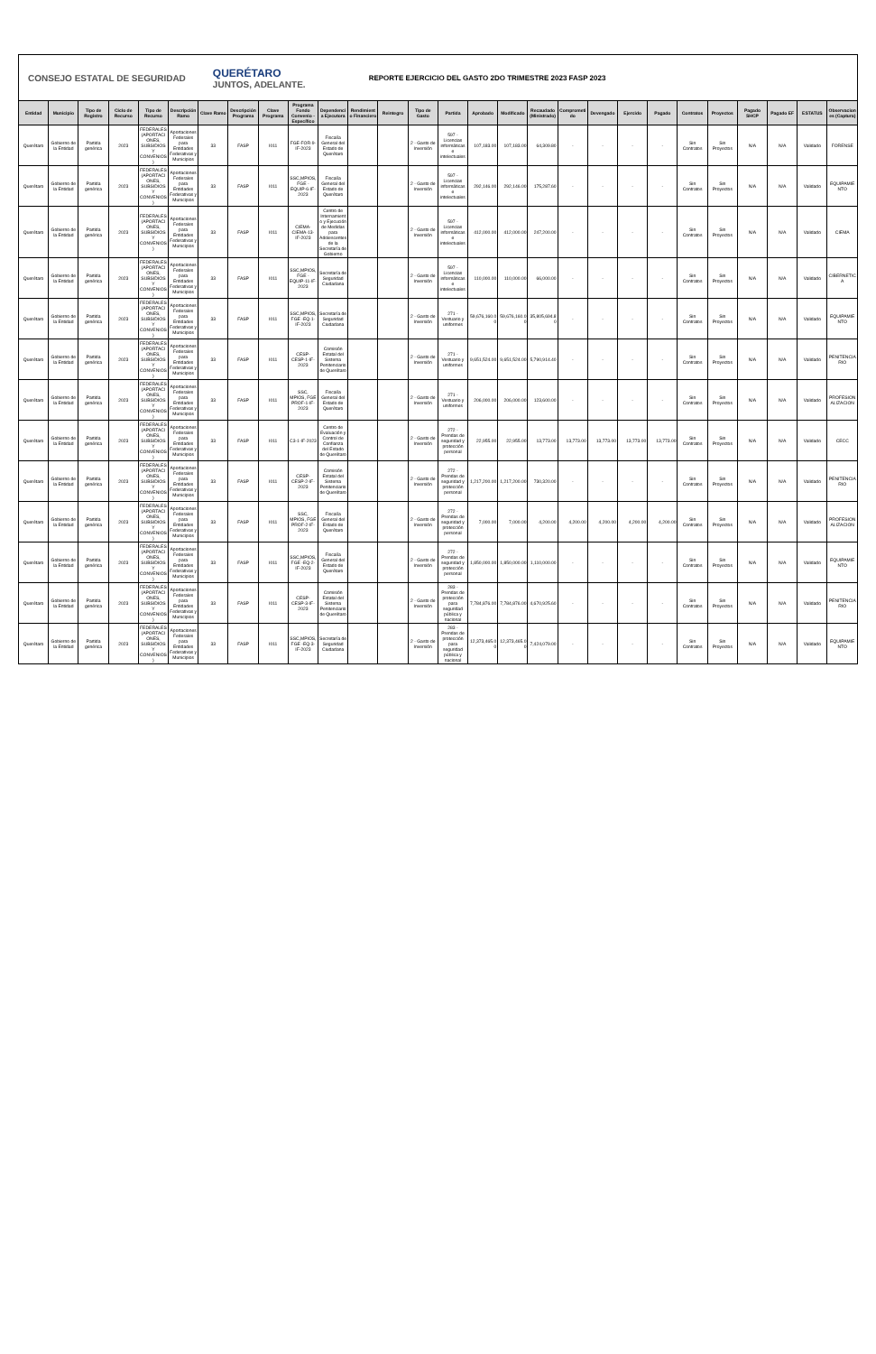CONSEJO ESTATAL DE SEGURIDAD
QUERÉTARO
JUNTOS, ADELANTE.
REPORTE EJERCICIO DEL GASTO 2DO TRIMESTRE 2023 FASP 2023
| Entidad | Municipio | Tipo de Registro | Ciclo de Recurso | Tipo de Recurso | Descripción Ramo | Clave Ramo | Descripción Programa | Clave Programa | Programa Fondo Convenio - Específico | Dependencia Ejecutora | Rendimiento Financiero | Reintegro | Tipo de Gasto | Partida | Aprobado | Modificado | Recaudado (Ministrado) | Comprometido | Devengado | Ejercido | Pagado | Contratos | Proyectos | Pagado SHCP | Pagado EF | ESTATUS | Observaciones (Captura) |
| --- | --- | --- | --- | --- | --- | --- | --- | --- | --- | --- | --- | --- | --- | --- | --- | --- | --- | --- | --- | --- | --- | --- | --- | --- | --- | --- | --- |
| Querétaro | Gobierno de la Entidad | Partida genérica | 2023 | FEDERALES (APORTACIONES, SUBSIDIOS Y CONVENIOS) | Aportaciones Federales para Entidades Federativas y Municipios | 33 | FASP | I011 | FGE-FOR-9-IF-2023 | Fiscalía General del Estado de Querétaro | | | 2 - Gasto de Inversión | 597 - Licencias informáticas e intelectuales | 107,183.00 | 107,183.00 | 64,309.80 | - | - | - | - | Sin Contratos | Sin Proyectos | N/A | N/A | Validado | FORENSE |
| Querétaro | Gobierno de la Entidad | Partida genérica | 2023 | FEDERALES (APORTACIONES, SUBSIDIOS Y CONVENIOS) | Aportaciones Federales para Entidades Federativas y Municipios | 33 | FASP | I011 | SSC,MPIOS,FGE - EQUIP-6-IF-2023 | Fiscalía General del Estado de Querétaro | | | 2 - Gasto de Inversión | 597 - Licencias informáticas e intelectuales | 292,146.00 | 292,146.00 | 175,287.60 | - | - | - | - | Sin Contratos | Sin Proyectos | N/A | N/A | Validado | EQUIPAMIENTO |
| Querétaro | Gobierno de la Entidad | Partida genérica | 2023 | FEDERALES (APORTACIONES, SUBSIDIOS Y CONVENIOS) | Aportaciones Federales para Entidades Federativas y Municipios | 33 | FASP | I011 | CIEMA-CIEMA-13-IF-2023 | Centro de Internamiento y Ejecución de Medidas para Adolescentes de la Secretaría de Gobierno | | | 2 - Gasto de Inversión | 597 - Licencias informáticas e intelectuales | 412,000.00 | 412,000.00 | 247,200.00 | - | - | - | - | Sin Contratos | Sin Proyectos | N/A | N/A | Validado | CIEMA |
| Querétaro | Gobierno de la Entidad | Partida genérica | 2023 | FEDERALES (APORTACIONES, SUBSIDIOS Y CONVENIOS) | Aportaciones Federales para Entidades Federativas y Municipios | 33 | FASP | I011 | SSC,MPIOS,FGE - EQUIP-11-IF-2023 | Secretaría de Seguridad Ciudadana | | | 2 - Gasto de Inversión | 597 - Licencias informáticas e intelectuales | 110,000.00 | 110,000.00 | 66,000.00 | - | - | - | - | Sin Contratos | Sin Proyectos | N/A | N/A | Validado | CIBERNETICA |
| Querétaro | Gobierno de la Entidad | Partida genérica | 2023 | FEDERALES (APORTACIONES, SUBSIDIOS Y CONVENIOS) | Aportaciones Federales para Entidades Federativas y Municipios | 33 | FASP | I011 | SSC,MPIOS,FGE -EQ-1-IF-2023 | Secretaría de Seguridad Ciudadana | | | 2 - Gasto de Inversión | 271 - Vestuario y uniformes | 59,676,160.00 | 59,676,160.00 | 35,805,694.80 | - | - | - | - | Sin Contratos | Sin Proyectos | N/A | N/A | Validado | EQUIPAMIENTO |
| Querétaro | Gobierno de la Entidad | Partida genérica | 2023 | FEDERALES (APORTACIONES, SUBSIDIOS Y CONVENIOS) | Aportaciones Federales para Entidades Federativas y Municipios | 33 | FASP | I011 | CESP-CESP-1-IF-2023 | Comisión Estatal del Sistema Penitenciario de Querétaro | | | 2 - Gasto de Inversión | 271 - Vestuario y uniformes | 9,651,524.00 | 9,651,524.00 | 5,790,914.40 | - | - | - | - | Sin Contratos | Sin Proyectos | N/A | N/A | Validado | PENITENCIARIO |
| Querétaro | Gobierno de la Entidad | Partida genérica | 2023 | FEDERALES (APORTACIONES, SUBSIDIOS Y CONVENIOS) | Aportaciones Federales para Entidades Federativas y Municipios | 33 | FASP | I011 | SSC, MPIOS, FGE PROF-1-IF-2023 | Fiscalía General del Estado de Querétaro | | | 2 - Gasto de Inversión | 271 - Vestuario y uniformes | 206,000.00 | 206,000.00 | 123,600.00 | - | - | - | - | Sin Contratos | Sin Proyectos | N/A | N/A | Validado | PROFESIONALIZACION |
| Querétaro | Gobierno de la Entidad | Partida genérica | 2023 | FEDERALES (APORTACIONES, SUBSIDIOS Y CONVENIOS) | Aportaciones Federales para Entidades Federativas y Municipios | 33 | FASP | I011 | C3-1-IF-2023 | Centro de Evaluación y Control de Confianza del Estado de Querétaro | | | 2 - Gasto de Inversión | 272 - Prendas de seguridad y protección personal | 22,955.00 | 22,955.00 | 13,773.00 | 13,773.00 | 13,773.00 | 13,773.00 | 13,773.00 | Sin Contratos | Sin Proyectos | N/A | N/A | Validado | CECC |
| Querétaro | Gobierno de la Entidad | Partida genérica | 2023 | FEDERALES (APORTACIONES, SUBSIDIOS Y CONVENIOS) | Aportaciones Federales para Entidades Federativas y Municipios | 33 | FASP | I011 | CESP-CESP-2-IF-2023 | Comisión Estatal del Sistema Penitenciario de Querétaro | | | 2 - Gasto de Inversión | 272 - Prendas de seguridad y protección personal | 1,217,200.00 | 1,217,200.00 | 730,320.00 | - | - | - | - | Sin Contratos | Sin Proyectos | N/A | N/A | Validado | PENITENCIARIO |
| Querétaro | Gobierno de la Entidad | Partida genérica | 2023 | FEDERALES (APORTACIONES, SUBSIDIOS Y CONVENIOS) | Aportaciones Federales para Entidades Federativas y Municipios | 33 | FASP | I011 | SSC, MPIOS, FGE PROF-2-IF-2023 | Fiscalía General del Estado de Querétaro | | | 2 - Gasto de Inversión | 272 - Prendas de seguridad y protección personal | 7,000.00 | 7,000.00 | 4,200.00 | 4,200.00 | 4,200.00 | 4,200.00 | 4,200.00 | Sin Contratos | Sin Proyectos | N/A | N/A | Validado | PROFESIONALIZACION |
| Querétaro | Gobierno de la Entidad | Partida genérica | 2023 | FEDERALES (APORTACIONES, SUBSIDIOS Y CONVENIOS) | Aportaciones Federales para Entidades Federativas y Municipios | 33 | FASP | I011 | SSC,MPIOS,FGE -EQ-2-IF-2023 | Fiscalía General del Estado de Querétaro | | | 2 - Gasto de Inversión | 272 - Prendas de seguridad y protección personal | 1,850,000.00 | 1,850,000.00 | 1,110,000.00 | - | - | - | - | Sin Contratos | Sin Proyectos | N/A | N/A | Validado | EQUIPAMIENTO |
| Querétaro | Gobierno de la Entidad | Partida genérica | 2023 | FEDERALES (APORTACIONES, SUBSIDIOS Y CONVENIOS) | Aportaciones Federales para Entidades Federativas y Municipios | 33 | FASP | I011 | CESP-CESP-3-IF-2023 | Comisión Estatal del Sistema Penitenciario de Querétaro | | | 2 - Gasto de Inversión | 283 - Prendas de protección para seguridad pública y nacional | 7,784,876.00 | 7,784,876.00 | 4,670,925.60 | - | - | - | - | Sin Contratos | Sin Proyectos | N/A | N/A | Validado | PENITENCIARIO |
| Querétaro | Gobierno de la Entidad | Partida genérica | 2023 | FEDERALES (APORTACIONES, SUBSIDIOS Y CONVENIOS) | Aportaciones Federales para Entidades Federativas y Municipios | 33 | FASP | I011 | SSC,MPIOS,FGE -EQ-3-IF-2023 | Secretaría de Seguridad Ciudadana | | | 2 - Gasto de Inversión | 283 - Prendas de protección para seguridad pública y nacional | 12,373,465.00 | 12,373,465.00 | 7,424,079.00 | - | - | - | - | Sin Contratos | Sin Proyectos | N/A | N/A | Validado | EQUIPAMIENTO |